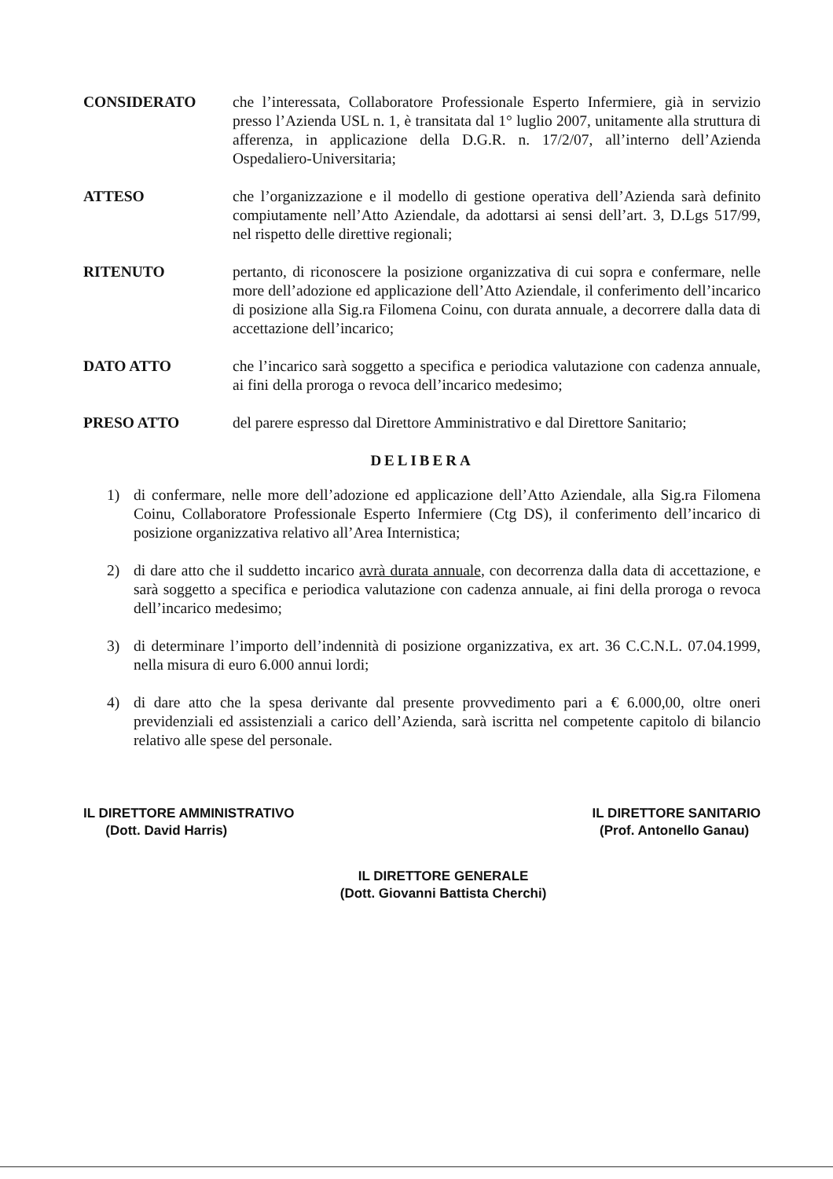CONSIDERATO che l’interessata, Collaboratore Professionale Esperto Infermiere, già in servizio presso l’Azienda USL n. 1, è transitata dal 1° luglio 2007, unitamente alla struttura di afferenza, in applicazione della D.G.R. n. 17/2/07, all’interno dell’Azienda Ospedaliero-Universitaria;
ATTESO che l’organizzazione e il modello di gestione operativa dell’Azienda sarà definito compiutamente nell’Atto Aziendale, da adottarsi ai sensi dell’art. 3, D.Lgs 517/99, nel rispetto delle direttive regionali;
RITENUTO pertanto, di riconoscere la posizione organizzativa di cui sopra e confermare, nelle more dell’adozione ed applicazione dell’Atto Aziendale, il conferimento dell’incarico di posizione alla Sig.ra Filomena Coinu, con durata annuale, a decorrere dalla data di accettazione dell’incarico;
DATO ATTO che l’incarico sarà soggetto a specifica e periodica valutazione con cadenza annuale, ai fini della proroga o revoca dell’incarico medesimo;
PRESO ATTO del parere espresso dal Direttore Amministrativo e dal Direttore Sanitario;
DELIBERA
1) di confermare, nelle more dell’adozione ed applicazione dell’Atto Aziendale, alla Sig.ra Filomena Coinu, Collaboratore Professionale Esperto Infermiere (Ctg DS), il conferimento dell’incarico di posizione organizzativa relativo all’Area Internistica;
2) di dare atto che il suddetto incarico avrà durata annuale, con decorrenza dalla data di accettazione, e sarà soggetto a specifica e periodica valutazione con cadenza annuale, ai fini della proroga o revoca dell’incarico medesimo;
3) di determinare l’importo dell’indennità di posizione organizzativa, ex art. 36 C.C.N.L. 07.04.1999, nella misura di euro 6.000 annui lordi;
4) di dare atto che la spesa derivante dal presente provvedimento pari a € 6.000,00, oltre oneri previdenziali ed assistenziali a carico dell’Azienda, sarà iscritta nel competente capitolo di bilancio relativo alle spese del personale.
IL DIRETTORE AMMINISTRATIVO
(Dott. David Harris)
IL DIRETTORE GENERALE
(Dott. Giovanni Battista Cherchi)
IL DIRETTORE SANITARIO
(Prof. Antonello Ganau)